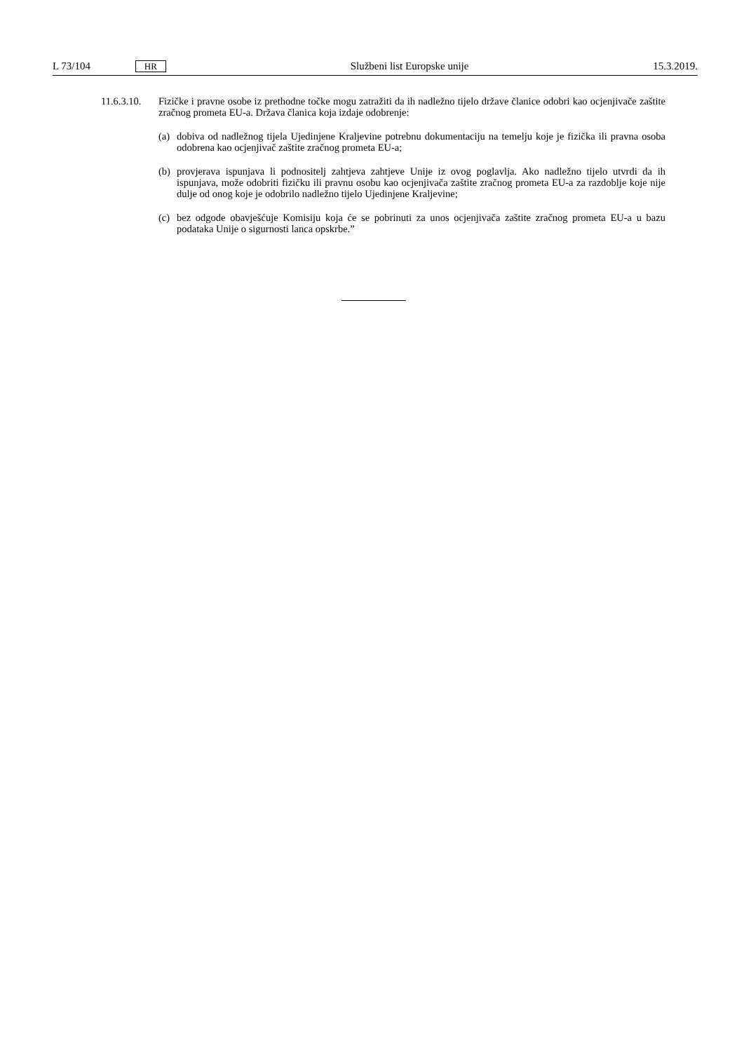L 73/104 HR Službeni list Europske unije 15.3.2019.
11.6.3.10.
Fizičke i pravne osobe iz prethodne točke mogu zatražiti da ih nadležno tijelo države članice odobri kao ocjenjivače zaštite zračnog prometa EU-a. Država članica koja izdaje odobrenje:
(a)
dobiva od nadležnog tijela Ujedinjene Kraljevine potrebnu dokumentaciju na temelju koje je fizička ili pravna osoba odobrena kao ocjenjivač zaštite zračnog prometa EU-a;
(b)
provjerava ispunjava li podnositelj zahtjeva zahtjeve Unije iz ovog poglavlja. Ako nadležno tijelo utvrdi da ih ispunjava, može odobriti fizičku ili pravnu osobu kao ocjenjivača zaštite zračnog prometa EU-a za razdoblje koje nije dulje od onog koje je odobrilo nadležno tijelo Ujedinjene Kraljevine;
(c)
bez odgode obavješćuje Komisiju koja će se pobrinuti za unos ocjenjivača zaštite zračnog prometa EU-a u bazu podataka Unije o sigurnosti lanca opskrbe.”